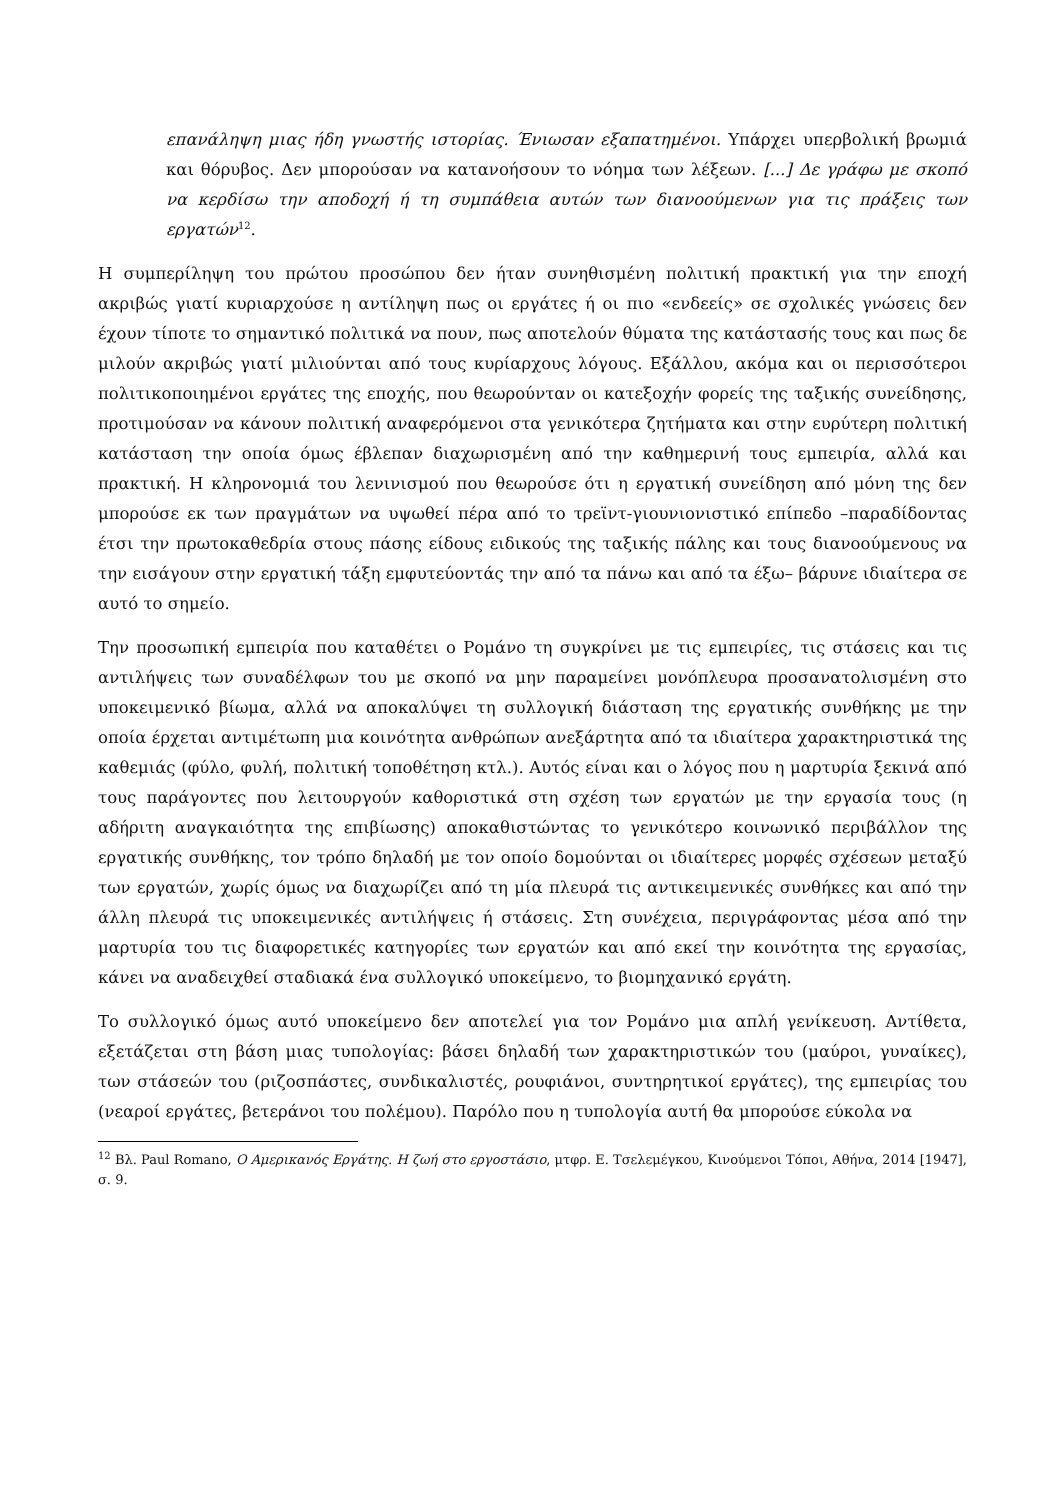επανάληψη μιας ήδη γνωστής ιστορίας. Ένιωσαν εξαπατημένοι. Υπάρχει υπερβολική βρωμιά και θόρυβος. Δεν μπορούσαν να κατανοήσουν το νόημα των λέξεων. [...] Δε γράφω με σκοπό να κερδίσω την αποδοχή ή τη συμπάθεια αυτών των διανοούμενων για τις πράξεις των εργατών<sup>12</sup>.
Η συμπερίληψη του πρώτου προσώπου δεν ήταν συνηθισμένη πολιτική πρακτική για την εποχή ακριβώς γιατί κυριαρχούσε η αντίληψη πως οι εργάτες ή οι πιο «ενδεείς» σε σχολικές γνώσεις δεν έχουν τίποτε το σημαντικό πολιτικά να πουν, πως αποτελούν θύματα της κατάστασής τους και πως δε μιλούν ακριβώς γιατί μιλιούνται από τους κυρίαρχους λόγους. Εξάλλου, ακόμα και οι περισσότεροι πολιτικοποιημένοι εργάτες της εποχής, που θεωρούνταν οι κατεξοχήν φορείς της ταξικής συνείδησης, προτιμούσαν να κάνουν πολιτική αναφερόμενοι στα γενικότερα ζητήματα και στην ευρύτερη πολιτική κατάσταση την οποία όμως έβλεπαν διαχωρισμένη από την καθημερινή τους εμπειρία, αλλά και πρακτική. Η κληρονομιά του λενινισμού που θεωρούσε ότι η εργατική συνείδηση από μόνη της δεν μπορούσε εκ των πραγμάτων να υψωθεί πέρα από το τρεϊντ-γιουνιονιστικό επίπεδο –παραδίδοντας έτσι την πρωτοκαθεδρία στους πάσης είδους ειδικούς της ταξικής πάλης και τους διανοούμενους να την εισάγουν στην εργατική τάξη εμφυτεύοντάς την από τα πάνω και από τα έξω– βάρυνε ιδιαίτερα σε αυτό το σημείο.
Την προσωπική εμπειρία που καταθέτει ο Ρομάνο τη συγκρίνει με τις εμπειρίες, τις στάσεις και τις αντιλήψεις των συναδέλφων του με σκοπό να μην παραμείνει μονόπλευρα προσανατολισμένη στο υποκειμενικό βίωμα, αλλά να αποκαλύψει τη συλλογική διάσταση της εργατικής συνθήκης με την οποία έρχεται αντιμέτωπη μια κοινότητα ανθρώπων ανεξάρτητα από τα ιδιαίτερα χαρακτηριστικά της καθεμιάς (φύλο, φυλή, πολιτική τοποθέτηση κτλ.). Αυτός είναι και ο λόγος που η μαρτυρία ξεκινά από τους παράγοντες που λειτουργούν καθοριστικά στη σχέση των εργατών με την εργασία τους (η αδήριτη αναγκαιότητα της επιβίωσης) αποκαθιστώντας το γενικότερο κοινωνικό περιβάλλον της εργατικής συνθήκης, τον τρόπο δηλαδή με τον οποίο δομούνται οι ιδιαίτερες μορφές σχέσεων μεταξύ των εργατών, χωρίς όμως να διαχωρίζει από τη μία πλευρά τις αντικειμενικές συνθήκες και από την άλλη πλευρά τις υποκειμενικές αντιλήψεις ή στάσεις. Στη συνέχεια, περιγράφοντας μέσα από την μαρτυρία του τις διαφορετικές κατηγορίες των εργατών και από εκεί την κοινότητα της εργασίας, κάνει να αναδειχθεί σταδιακά ένα συλλογικό υποκείμενο, το βιομηχανικό εργάτη.
Το συλλογικό όμως αυτό υποκείμενο δεν αποτελεί για τον Ρομάνο μια απλή γενίκευση. Αντίθετα, εξετάζεται στη βάση μιας τυπολογίας: βάσει δηλαδή των χαρακτηριστικών του (μαύροι, γυναίκες), των στάσεών του (ριζοσπάστες, συνδικαλιστές, ρουφιάνοι, συντηρητικοί εργάτες), της εμπειρίας του (νεαροί εργάτες, βετεράνοι του πολέμου). Παρόλο που η τυπολογία αυτή θα μπορούσε εύκολα να
<sup>12</sup> Βλ. Paul Romano, Ο Αμερικανός Εργάτης. Η ζωή στο εργοστάσιο, μτφρ. Ε. Τσελεμέγκου, Κινούμενοι Τόποι, Αθήνα, 2014 [1947], σ. 9.